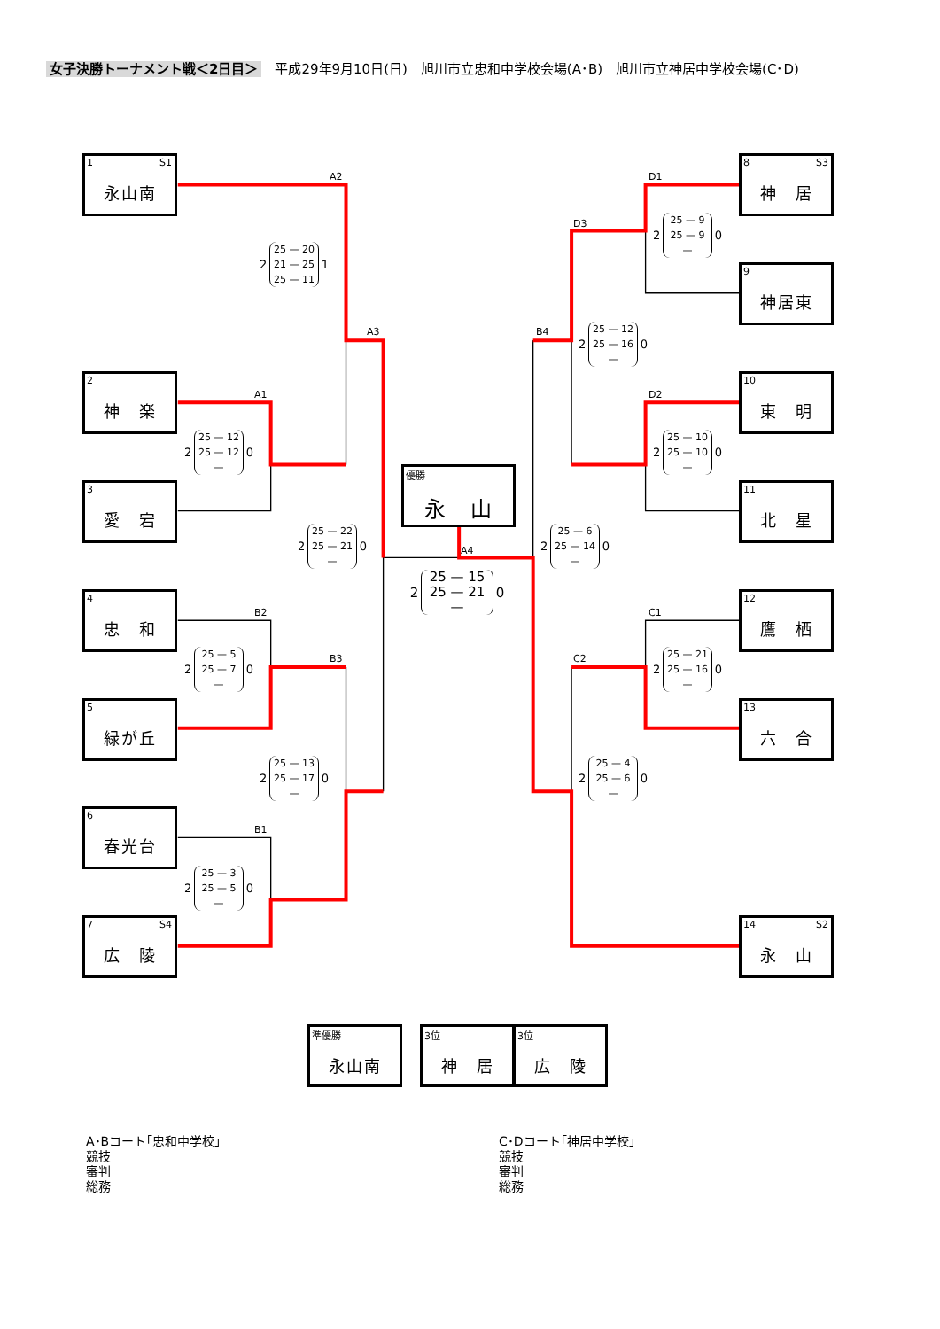女子決勝トーナメント戦＜2日目＞　平成29年9月10日(日)　旭川市立忠和中学校会場(A･B)　旭川市立神居中学校会場(C･D)
1 S1 永山南
A2
2
25 — 20
21 — 25
25 — 11
1
A3
2 神　楽
A1
2
25 — 12
25 — 12
—
0
3 愛　宕
2
25 — 22
25 — 21
—
0
4 忠　和
B2
2
25 — 5
25 — 7
—
0
B3
5 緑が丘
2
25 — 13
25 — 17
—
0
6 春光台
B1
2
25 — 3
25 — 5
—
0
7 S4 広　陵
優勝 永　山
A4
2
25 — 15
25 — 21
—
0
8 S3 神　居
D1
2
25 — 9
25 — 9
—
0
D3
9 神居東
B4
2
25 — 12
25 — 16
—
0
10 東　明
D2
2
25 — 10
25 — 10
—
0
11 北　星
2
25 — 6
25 — 14
—
0
12 鷹　栖
C1
2
25 — 21
25 — 16
—
0
C2
13 六　合
2
25 — 4
25 — 6
—
0
14 S2 永　山
準優勝 永山南
3位 神　居
3位 広　陵
A･Bコート｢忠和中学校｣
競技
審判
総務
C･Dコート｢神居中学校｣
競技
審判
総務